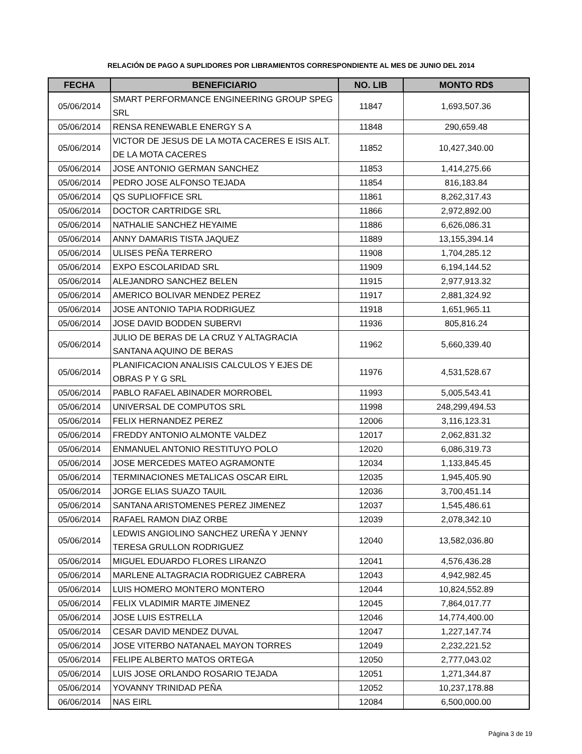RELACIÓN DE PAGO A SUPLIDORES POR LIBRAMIENTOS CORRESPONDIENTE AL MES DE JUNIO DEL 2014
| FECHA | BENEFICIARIO | NO. LIB | MONTO RD$ |
| --- | --- | --- | --- |
| 05/06/2014 | SMART PERFORMANCE ENGINEERING GROUP SPEG SRL | 11847 | 1,693,507.36 |
| 05/06/2014 | RENSA RENEWABLE ENERGY S A | 11848 | 290,659.48 |
| 05/06/2014 | VICTOR DE JESUS DE LA MOTA CACERES E ISIS ALT. DE LA MOTA CACERES | 11852 | 10,427,340.00 |
| 05/06/2014 | JOSE ANTONIO GERMAN SANCHEZ | 11853 | 1,414,275.66 |
| 05/06/2014 | PEDRO JOSE ALFONSO TEJADA | 11854 | 816,183.84 |
| 05/06/2014 | QS SUPLIOFFICE SRL | 11861 | 8,262,317.43 |
| 05/06/2014 | DOCTOR CARTRIDGE SRL | 11866 | 2,972,892.00 |
| 05/06/2014 | NATHALIE SANCHEZ HEYAIME | 11886 | 6,626,086.31 |
| 05/06/2014 | ANNY DAMARIS TISTA JAQUEZ | 11889 | 13,155,394.14 |
| 05/06/2014 | ULISES PEÑA TERRERO | 11908 | 1,704,285.12 |
| 05/06/2014 | EXPO ESCOLARIDAD SRL | 11909 | 6,194,144.52 |
| 05/06/2014 | ALEJANDRO SANCHEZ BELEN | 11915 | 2,977,913.32 |
| 05/06/2014 | AMERICO BOLIVAR MENDEZ PEREZ | 11917 | 2,881,324.92 |
| 05/06/2014 | JOSE ANTONIO TAPIA RODRIGUEZ | 11918 | 1,651,965.11 |
| 05/06/2014 | JOSE DAVID BODDEN SUBERVI | 11936 | 805,816.24 |
| 05/06/2014 | JULIO DE BERAS DE LA CRUZ Y ALTAGRACIA SANTANA AQUINO DE BERAS | 11962 | 5,660,339.40 |
| 05/06/2014 | PLANIFICACION ANALISIS CALCULOS Y EJES DE OBRAS P Y G SRL | 11976 | 4,531,528.67 |
| 05/06/2014 | PABLO RAFAEL ABINADER MORROBEL | 11993 | 5,005,543.41 |
| 05/06/2014 | UNIVERSAL DE COMPUTOS SRL | 11998 | 248,299,494.53 |
| 05/06/2014 | FELIX HERNANDEZ PEREZ | 12006 | 3,116,123.31 |
| 05/06/2014 | FREDDY ANTONIO ALMONTE VALDEZ | 12017 | 2,062,831.32 |
| 05/06/2014 | ENMANUEL ANTONIO RESTITUYO POLO | 12020 | 6,086,319.73 |
| 05/06/2014 | JOSE MERCEDES MATEO AGRAMONTE | 12034 | 1,133,845.45 |
| 05/06/2014 | TERMINACIONES METALICAS OSCAR EIRL | 12035 | 1,945,405.90 |
| 05/06/2014 | JORGE ELIAS SUAZO TAUIL | 12036 | 3,700,451.14 |
| 05/06/2014 | SANTANA ARISTOMENES PEREZ JIMENEZ | 12037 | 1,545,486.61 |
| 05/06/2014 | RAFAEL RAMON DIAZ ORBE | 12039 | 2,078,342.10 |
| 05/06/2014 | LEDWIS ANGIOLINO SANCHEZ UREÑA Y JENNY TERESA GRULLON RODRIGUEZ | 12040 | 13,582,036.80 |
| 05/06/2014 | MIGUEL EDUARDO FLORES LIRANZO | 12041 | 4,576,436.28 |
| 05/06/2014 | MARLENE ALTAGRACIA RODRIGUEZ CABRERA | 12043 | 4,942,982.45 |
| 05/06/2014 | LUIS HOMERO MONTERO MONTERO | 12044 | 10,824,552.89 |
| 05/06/2014 | FELIX VLADIMIR MARTE JIMENEZ | 12045 | 7,864,017.77 |
| 05/06/2014 | JOSE LUIS ESTRELLA | 12046 | 14,774,400.00 |
| 05/06/2014 | CESAR DAVID MENDEZ DUVAL | 12047 | 1,227,147.74 |
| 05/06/2014 | JOSE VITERBO NATANAEL MAYON TORRES | 12049 | 2,232,221.52 |
| 05/06/2014 | FELIPE ALBERTO MATOS ORTEGA | 12050 | 2,777,043.02 |
| 05/06/2014 | LUIS JOSE ORLANDO ROSARIO TEJADA | 12051 | 1,271,344.87 |
| 05/06/2014 | YOVANNY TRINIDAD PEÑA | 12052 | 10,237,178.88 |
| 06/06/2014 | NAS EIRL | 12084 | 6,500,000.00 |
Página 3 de 19